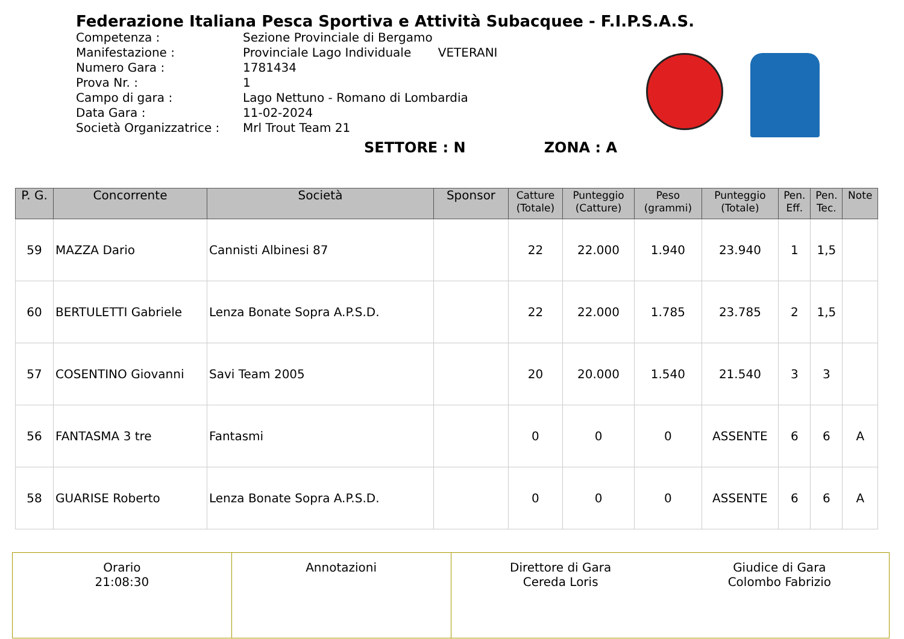Federazione Italiana Pesca Sportiva e Attività Subacquee - F.I.P.S.A.S.
Competenza :
Manifestazione :
Numero Gara :
Prova Nr. :
Campo di gara :
Data Gara :
Società Organizzatrice :
Sezione Provinciale di Bergamo
Provinciale Lago Individuale VETERANI
1781434
1
Lago Nettuno - Romano di Lombardia
11-02-2024
Mrl Trout Team 21
SETTORE : N ZONA : A
| P. G. | Concorrente | Società | Sponsor | Catture (Totale) | Punteggio (Catture) | Peso (grammi) | Punteggio (Totale) | Pen. Eff. | Pen. Tec. | Note |
| --- | --- | --- | --- | --- | --- | --- | --- | --- | --- | --- |
| 59 | MAZZA Dario | Cannisti Albinesi 87 | | 22 | 22.000 | 1.940 | 23.940 | 1 | 1,5 | |
| 60 | BERTULETTI Gabriele | Lenza Bonate Sopra A.P.S.D. | | 22 | 22.000 | 1.785 | 23.785 | 2 | 1,5 | |
| 57 | COSENTINO Giovanni | Savi Team 2005 | | 20 | 20.000 | 1.540 | 21.540 | 3 | 3 | |
| 56 | FANTASMA 3 tre | Fantasmi | | 0 | 0 | 0 | ASSENTE | 6 | 6 | A |
| 58 | GUARISE Roberto | Lenza Bonate Sopra A.P.S.D. | | 0 | 0 | 0 | ASSENTE | 6 | 6 | A |
| Orario 21:08:30 | Annotazioni | Direttore di Gara Cereda Loris | Giudice di Gara Colombo Fabrizio |